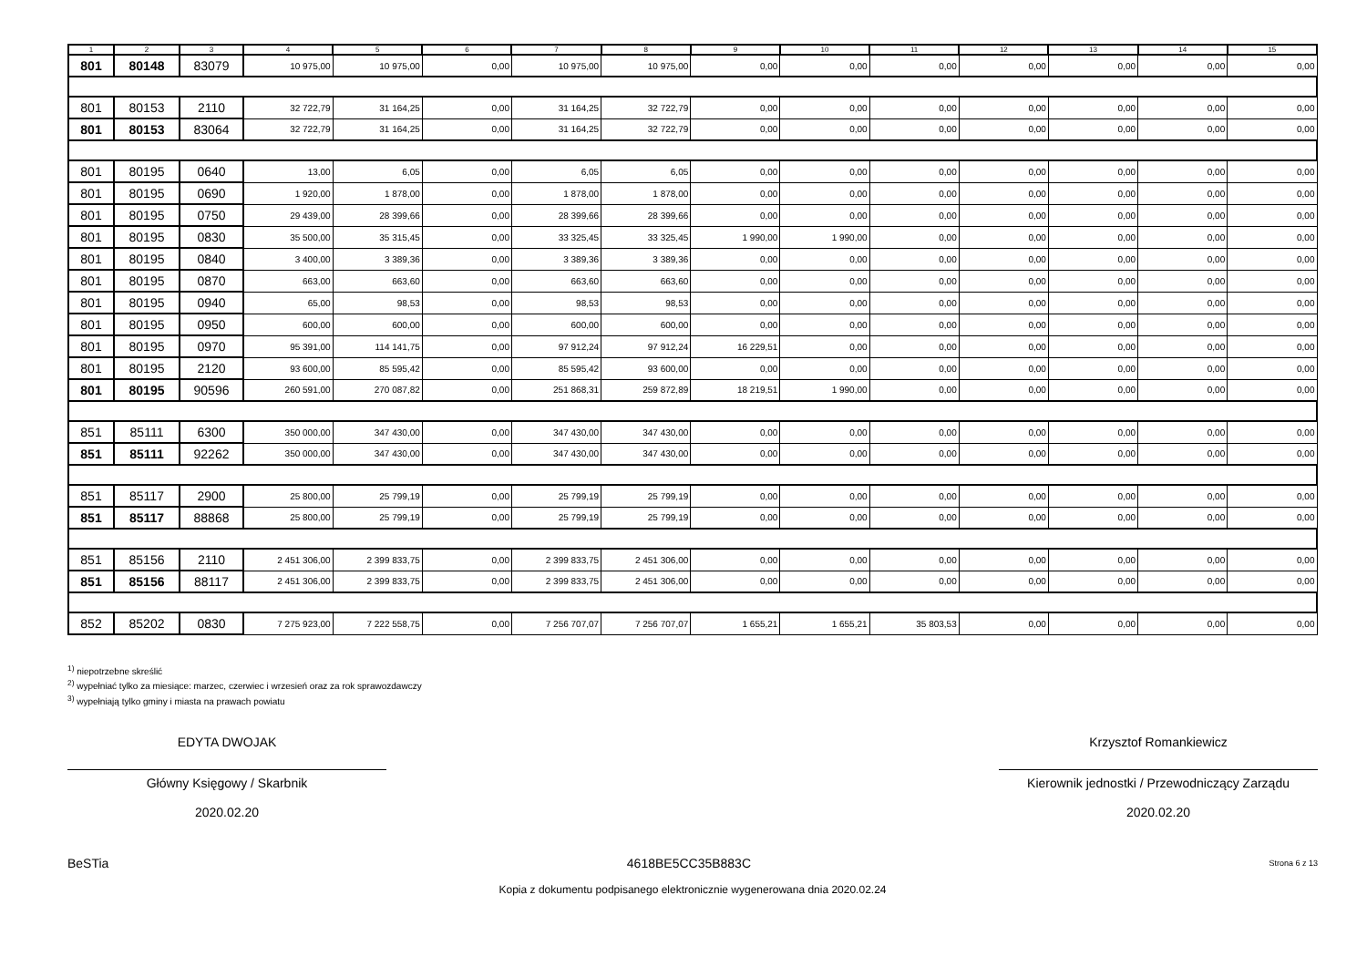| 1 | 2 | 3 | 4 | 5 | 6 | 7 | 8 | 9 | 10 | 11 | 12 | 13 | 14 | 15 |
| --- | --- | --- | --- | --- | --- | --- | --- | --- | --- | --- | --- | --- | --- | --- |
| 801 | 80148 | 83079 | 10 975,00 | 10 975,00 | 0,00 | 10 975,00 | 10 975,00 | 0,00 | 0,00 | 0,00 | 0,00 | 0,00 | 0,00 | 0,00 |
| 801 | 80153 | 2110 | 32 722,79 | 31 164,25 | 0,00 | 31 164,25 | 32 722,79 | 0,00 | 0,00 | 0,00 | 0,00 | 0,00 | 0,00 | 0,00 |
| 801 | 80153 | 83064 | 32 722,79 | 31 164,25 | 0,00 | 31 164,25 | 32 722,79 | 0,00 | 0,00 | 0,00 | 0,00 | 0,00 | 0,00 | 0,00 |
| 801 | 80195 | 0640 | 13,00 | 6,05 | 0,00 | 6,05 | 6,05 | 0,00 | 0,00 | 0,00 | 0,00 | 0,00 | 0,00 | 0,00 |
| 801 | 80195 | 0690 | 1 920,00 | 1 878,00 | 0,00 | 1 878,00 | 1 878,00 | 0,00 | 0,00 | 0,00 | 0,00 | 0,00 | 0,00 | 0,00 |
| 801 | 80195 | 0750 | 29 439,00 | 28 399,66 | 0,00 | 28 399,66 | 28 399,66 | 0,00 | 0,00 | 0,00 | 0,00 | 0,00 | 0,00 | 0,00 |
| 801 | 80195 | 0830 | 35 500,00 | 35 315,45 | 0,00 | 33 325,45 | 33 325,45 | 1 990,00 | 1 990,00 | 0,00 | 0,00 | 0,00 | 0,00 | 0,00 |
| 801 | 80195 | 0840 | 3 400,00 | 3 389,36 | 0,00 | 3 389,36 | 3 389,36 | 0,00 | 0,00 | 0,00 | 0,00 | 0,00 | 0,00 | 0,00 |
| 801 | 80195 | 0870 | 663,00 | 663,60 | 0,00 | 663,60 | 663,60 | 0,00 | 0,00 | 0,00 | 0,00 | 0,00 | 0,00 | 0,00 |
| 801 | 80195 | 0940 | 65,00 | 98,53 | 0,00 | 98,53 | 98,53 | 0,00 | 0,00 | 0,00 | 0,00 | 0,00 | 0,00 | 0,00 |
| 801 | 80195 | 0950 | 600,00 | 600,00 | 0,00 | 600,00 | 600,00 | 0,00 | 0,00 | 0,00 | 0,00 | 0,00 | 0,00 | 0,00 |
| 801 | 80195 | 0970 | 95 391,00 | 114 141,75 | 0,00 | 97 912,24 | 97 912,24 | 16 229,51 | 0,00 | 0,00 | 0,00 | 0,00 | 0,00 | 0,00 |
| 801 | 80195 | 2120 | 93 600,00 | 85 595,42 | 0,00 | 85 595,42 | 93 600,00 | 0,00 | 0,00 | 0,00 | 0,00 | 0,00 | 0,00 | 0,00 |
| 801 | 80195 | 90596 | 260 591,00 | 270 087,82 | 0,00 | 251 868,31 | 259 872,89 | 18 219,51 | 1 990,00 | 0,00 | 0,00 | 0,00 | 0,00 | 0,00 |
| 851 | 85111 | 6300 | 350 000,00 | 347 430,00 | 0,00 | 347 430,00 | 347 430,00 | 0,00 | 0,00 | 0,00 | 0,00 | 0,00 | 0,00 | 0,00 |
| 851 | 85111 | 92262 | 350 000,00 | 347 430,00 | 0,00 | 347 430,00 | 347 430,00 | 0,00 | 0,00 | 0,00 | 0,00 | 0,00 | 0,00 | 0,00 |
| 851 | 85117 | 2900 | 25 800,00 | 25 799,19 | 0,00 | 25 799,19 | 25 799,19 | 0,00 | 0,00 | 0,00 | 0,00 | 0,00 | 0,00 | 0,00 |
| 851 | 85117 | 88868 | 25 800,00 | 25 799,19 | 0,00 | 25 799,19 | 25 799,19 | 0,00 | 0,00 | 0,00 | 0,00 | 0,00 | 0,00 | 0,00 |
| 851 | 85156 | 2110 | 2 451 306,00 | 2 399 833,75 | 0,00 | 2 399 833,75 | 2 451 306,00 | 0,00 | 0,00 | 0,00 | 0,00 | 0,00 | 0,00 | 0,00 |
| 851 | 85156 | 88117 | 2 451 306,00 | 2 399 833,75 | 0,00 | 2 399 833,75 | 2 451 306,00 | 0,00 | 0,00 | 0,00 | 0,00 | 0,00 | 0,00 | 0,00 |
| 852 | 85202 | 0830 | 7 275 923,00 | 7 222 558,75 | 0,00 | 7 256 707,07 | 7 256 707,07 | 1 655,21 | 1 655,21 | 35 803,53 | 0,00 | 0,00 | 0,00 | 0,00 |
<sup>1)</sup> niepotrzebne skreślić
<sup>2)</sup> wypełniać tylko za miesiące: marzec, czerwiec i wrzesień oraz za rok sprawozdawczy
<sup>3)</sup> wypełniają tylko gminy i miasta na prawach powiatu
EDYTA DWOJAK
Główny Księgowy / Skarbnik
2020.02.20
Krzysztof Romankiewicz
Kierownik jednostki / Przewodniczący Zarządu
2020.02.20
BeSTia 4618BE5CC35B883C Strona 6 z 13
Kopia z dokumentu podpisanego elektronicznie wygenerowana dnia 2020.02.24